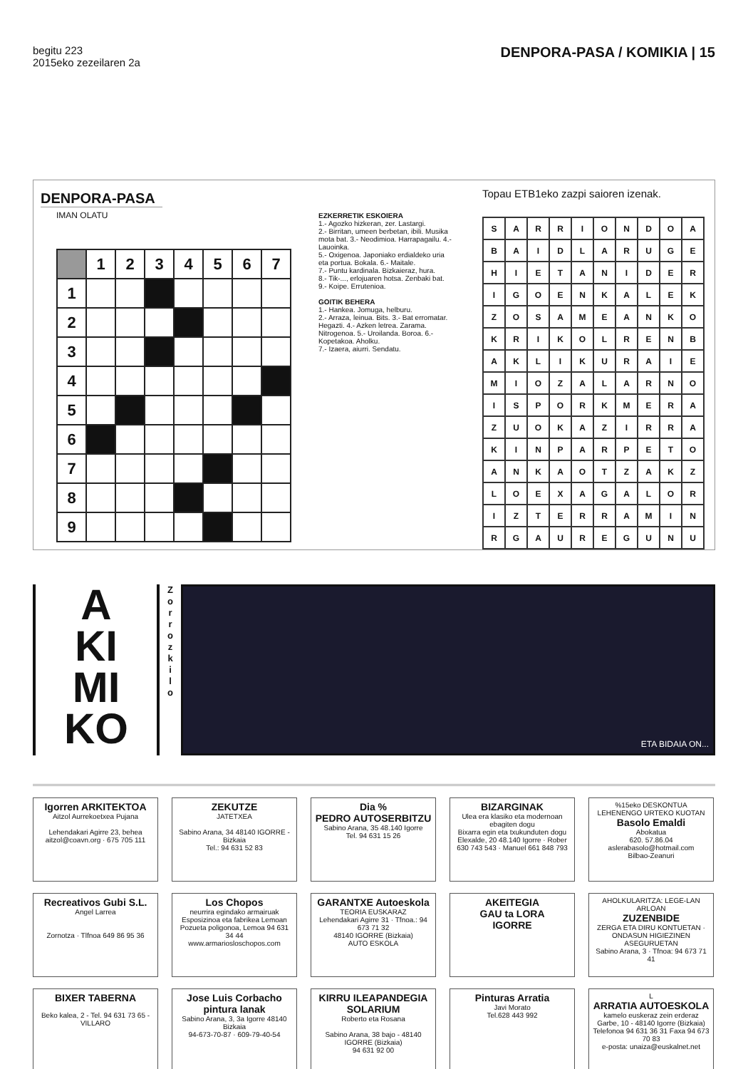begitu 223
2015eko zezeilaren 2a
DENPORA-PASA / KOMIKIA | 15
DENPORA-PASA
IMAN OLATU
| | 1 | 2 | 3 | 4 | 5 | 6 | 7 |
| 1 | | | | | | | |
| 2 | | | | | | | |
| 3 | | | | | | | |
| 4 | | | | | | | |
| 5 | | | | | | | |
| 6 | | | | | | | |
| 7 | | | | | | | |
| 8 | | | | | | | |
| 9 | | | | | | | |
EZKERRETIK ESKOIERA
1.- Agozko hizkeran, zer. Lastargi.
2.- Birritan, umeen berbetan, ibili. Musika mota bat. 3.- Neodimioa. Harrapagailu. 4.- Lauoinka.
5.- Oxigenoa. Japoniako erdialdeko uria eta portua. Bokala. 6.- Maitale.
7.- Puntu kardinala. Bizkaieraz, hura.
8.- Tik-..., erlojuaren hotsa. Zenbaki bat.
9.- Koipe. Errutenioa.
GOITIK BEHERA
1.- Hankea. Jomuga, helburu.
2.- Arraza, leinua. Bits. 3.- Bat erromatar. Hegazti. 4.- Azken letrea. Zarama. Nitrogenoa. 5.- Uroilanda. Boroa. 6.- Kopetakoa. Aholku.
7.- Izaera, aiurri. Sendatu.
Topau ETB1eko zazpi saioren izenak.
| S | A | R | R | I | O | N | D | O | A |
| B | A | I | D | L | A | R | U | G | E |
| H | I | E | T | A | N | I | D | E | R |
| I | G | O | E | N | K | A | L | E | K |
| Z | O | S | A | M | E | A | N | K | O |
| K | R | I | K | O | L | R | E | N | B |
| A | K | L | I | K | U | R | A | I | E |
| M | I | O | Z | A | L | A | R | N | O |
| I | S | P | O | R | K | M | E | R | A |
| Z | U | O | K | A | Z | I | R | R | A |
| K | I | N | P | A | R | P | E | T | O |
| A | N | K | A | O | T | Z | A | K | Z |
| L | O | E | X | A | G | A | L | O | R |
| I | Z | T | E | R | R | A | M | I | N |
| R | G | A | U | R | E | G | U | N | U |
A
KI
MI
KO
Z
o
r
r
o
z
k
i
l
o
ETA BIDAIA ON...
Igorren ARKITEKTOA
Aitzol Aurrekoetxea Pujana
Lehendakari Agirre 23, behea
aitzol@coavn.org · 675 705 111
ZEKUTZE
JATETXEA
Sabino Arana, 34 48140 IGORRE - Bizkaia
Tel.: 94 631 52 83
Dia %
PEDRO AUTOSERBITZU
Sabino Arana, 35 48.140 Igorre
Tel. 94 631 15 26
BIZARGINAK
Ulea era klasiko eta modernoan ebagiten dogu
Bixarra egin eta txukunduten dogu
Elexalde, 20 48.140 Igorre · Rober 630 743 543 · Manuel 661 848 793
%15eko DESKONTUA LEHENENGO URTEKO KUOTAN
Basolo Emaldi
Abokatua
620. 57.86.04
aslerabasolo@hotmail.com
Bilbao-Zeanuri
Recreativos Gubi S.L.
Angel Larrea
Zornotza · Tlfnoa 649 86 95 36
Los Chopos
neurrira egindako armairuak
Esposizinoa eta fabrikea Lemoan
Pozueta poligonoa, Lemoa 94 631 34 44
www.armariosloschopos.com
GARANTXE Autoeskola
TEORIA EUSKARAZ
Lehendakari Agirre 31 · Tfnoa.: 94 673 71 32
48140 IGORRE (Bizkaia)
AUTO ESKOLA
AKEITEGIA
GAU ta LORA
IGORRE
AHOLKULARITZA: LEGE-LAN ARLOAN
ZUZENBIDE
ZERGA ETA DIRU KONTUETAN · ONDASUN HIGIEZINEN ASEGURUETAN
Sabino Arana, 3 · Tfnoa: 94 673 71 41
BIXER TABERNA
Beko kalea, 2 - Tel. 94 631 73 65 - VILLARO
Jose Luis Corbacho
pintura lanak
Sabino Arana, 3, 3a Igorre 48140 Bizkaia
94-673-70-87 · 609-79-40-54
KIRRU ILEAPANDEGIA SOLARIUM
Roberto eta Rosana
Sabino Arana, 38 bajo - 48140 IGORRE (Bizkaia)
94 631 92 00
Pinturas Arratia
Javi Morato
Tel.628 443 992
L
ARRATIA AUTOESKOLA
kamelo euskeraz zein erderaz
Garbe, 10 - 48140 Igorre (Bizkaia)
Telefonoa 94 631 36 31 Faxa 94 673 70 83
e-posta: unaiza@euskalnet.net